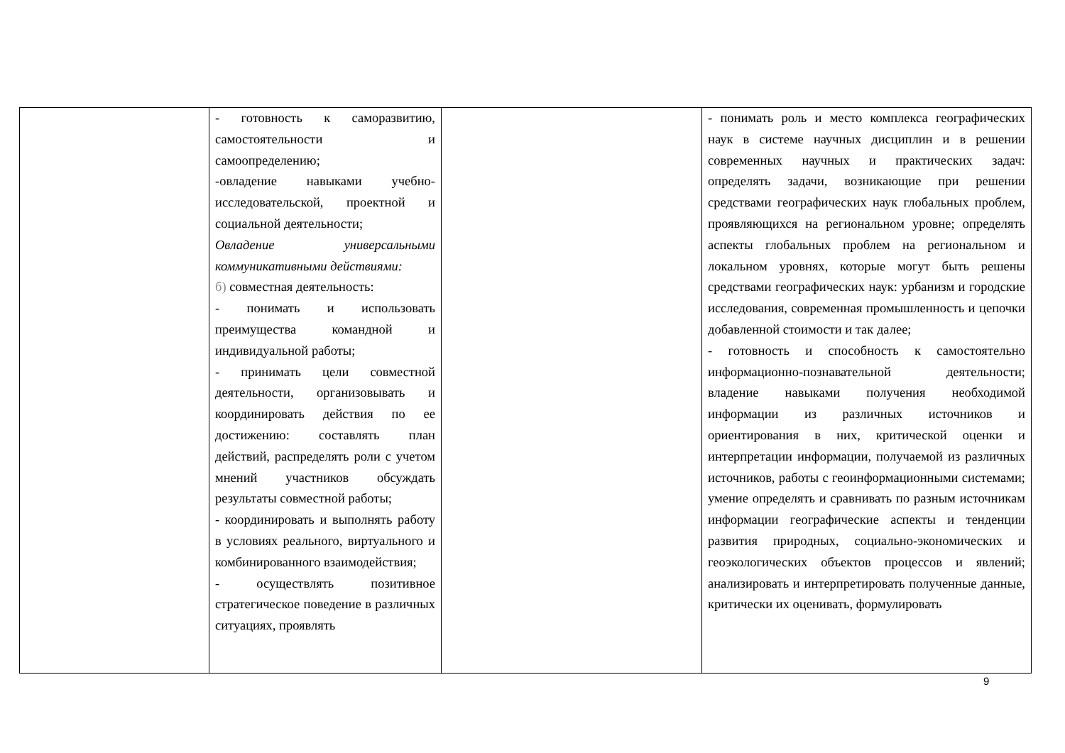| | - готовность к саморазвитию, самостоятельности и самоопределению; -овладение навыками учебно-исследовательской, проектной и социальной деятельности; Овладение универсальными коммуникативными действиями: б) совместная деятельность: - понимать и использовать преимущества командной и индивидуальной работы; - принимать цели совместной деятельности, организовывать и координировать действия по ее достижению: составлять план действий, распределять роли с учетом мнений участников обсуждать результаты совместной работы; - координировать и выполнять работу в условиях реального, виртуального и комбинированного взаимодействия; - осуществлять позитивное стратегическое поведение в различных ситуациях, проявлять | | - понимать роль и место комплекса географических наук в системе научных дисциплин и в решении современных научных и практических задач: определять задачи, возникающие при решении средствами географических наук глобальных проблем, проявляющихся на региональном уровне; определять аспекты глобальных проблем на региональном и локальном уровнях, которые могут быть решены средствами географических наук: урбанизм и городские исследования, современная промышленность и цепочки добавленной стоимости и так далее; - готовность и способность к самостоятельно информационно-познавательной деятельности; владение навыками получения необходимой информации из различных источников и ориентирования в них, критической оценки и интерпретации информации, получаемой из различных источников, работы с геоинформационными системами; умение определять и сравнивать по разным источникам информации географические аспекты и тенденции развития природных, социально-экономических и геоэкологических объектов процессов и явлений; анализировать и интерпретировать полученные данные, критически их оценивать, формулировать |
9